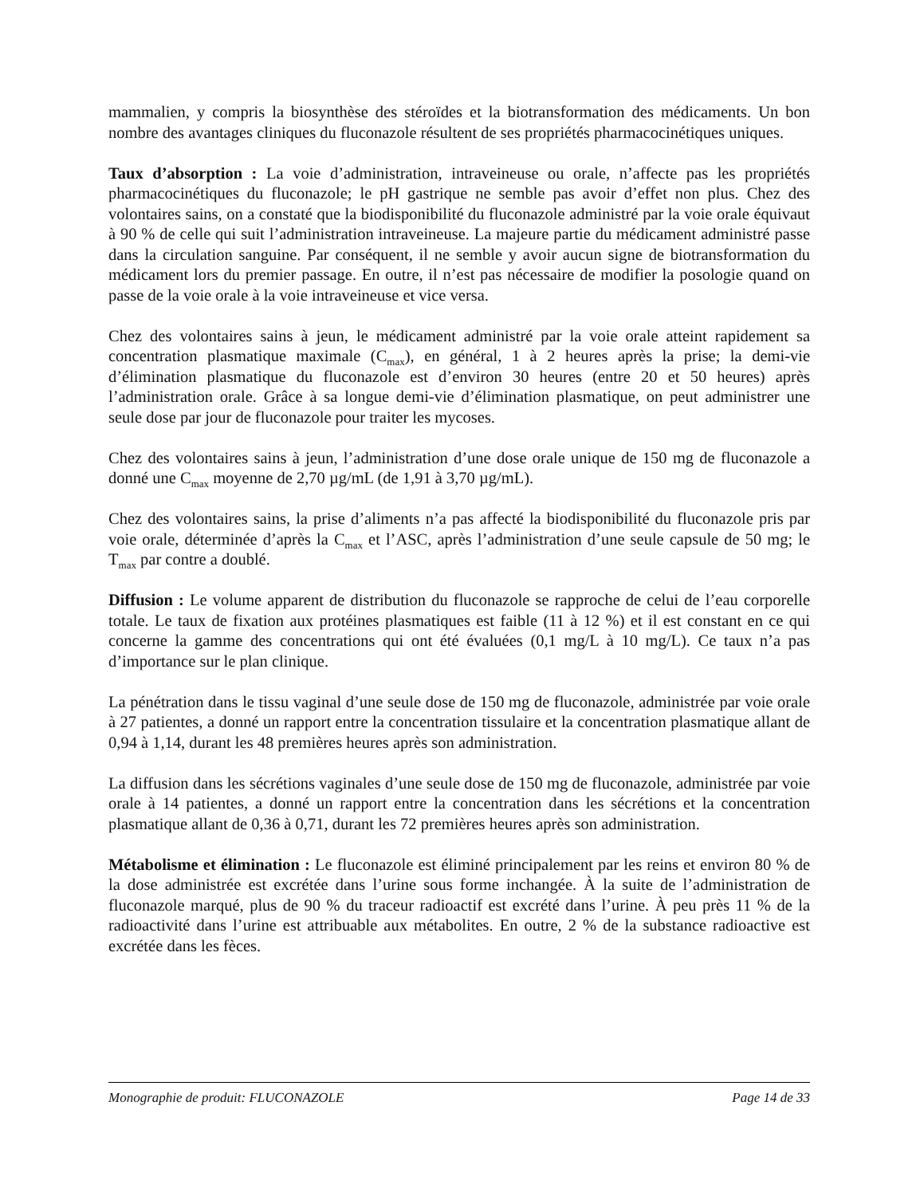mammalien, y compris la biosynthèse des stéroïdes et la biotransformation des médicaments. Un bon nombre des avantages cliniques du fluconazole résultent de ses propriétés pharmacocinétiques uniques.
Taux d’absorption : La voie d’administration, intraveineuse ou orale, n’affecte pas les propriétés pharmacocinétiques du fluconazole; le pH gastrique ne semble pas avoir d’effet non plus. Chez des volontaires sains, on a constaté que la biodisponibilité du fluconazole administré par la voie orale équivaut à 90 % de celle qui suit l’administration intraveineuse. La majeure partie du médicament administré passe dans la circulation sanguine. Par conséquent, il ne semble y avoir aucun signe de biotransformation du médicament lors du premier passage. En outre, il n’est pas nécessaire de modifier la posologie quand on passe de la voie orale à la voie intraveineuse et vice versa.
Chez des volontaires sains à jeun, le médicament administré par la voie orale atteint rapidement sa concentration plasmatique maximale (C<sub>max</sub>), en général, 1 à 2 heures après la prise; la demi-vie d’élimination plasmatique du fluconazole est d’environ 30 heures (entre 20 et 50 heures) après l’administration orale. Grâce à sa longue demi-vie d’élimination plasmatique, on peut administrer une seule dose par jour de fluconazole pour traiter les mycoses.
Chez des volontaires sains à jeun, l’administration d’une dose orale unique de 150 mg de fluconazole a donné une C<sub>max</sub> moyenne de 2,70 µg/mL (de 1,91 à 3,70 µg/mL).
Chez des volontaires sains, la prise d’aliments n’a pas affecté la biodisponibilité du fluconazole pris par voie orale, déterminée d’après la C<sub>max</sub> et l’ASC, après l’administration d’une seule capsule de 50 mg; le T<sub>max</sub> par contre a doublé.
Diffusion : Le volume apparent de distribution du fluconazole se rapproche de celui de l’eau corporelle totale. Le taux de fixation aux protéines plasmatiques est faible (11 à 12 %) et il est constant en ce qui concerne la gamme des concentrations qui ont été évaluées (0,1 mg/L à 10 mg/L). Ce taux n’a pas d’importance sur le plan clinique.
La pénétration dans le tissu vaginal d’une seule dose de 150 mg de fluconazole, administrée par voie orale à 27 patientes, a donné un rapport entre la concentration tissulaire et la concentration plasmatique allant de 0,94 à 1,14, durant les 48 premières heures après son administration.
La diffusion dans les sécrétions vaginales d’une seule dose de 150 mg de fluconazole, administrée par voie orale à 14 patientes, a donné un rapport entre la concentration dans les sécrétions et la concentration plasmatique allant de 0,36 à 0,71, durant les 72 premières heures après son administration.
Métabolisme et élimination : Le fluconazole est éliminé principalement par les reins et environ 80 % de la dose administrée est excrétée dans l’urine sous forme inchangée. À la suite de l’administration de fluconazole marqué, plus de 90 % du traceur radioactif est excrété dans l’urine. À peu près 11 % de la radioactivité dans l’urine est attribuable aux métabolites. En outre, 2 % de la substance radioactive est excrétée dans les fèces.
Monographie de produit: FLUCONAZOLE Page 14 de 33